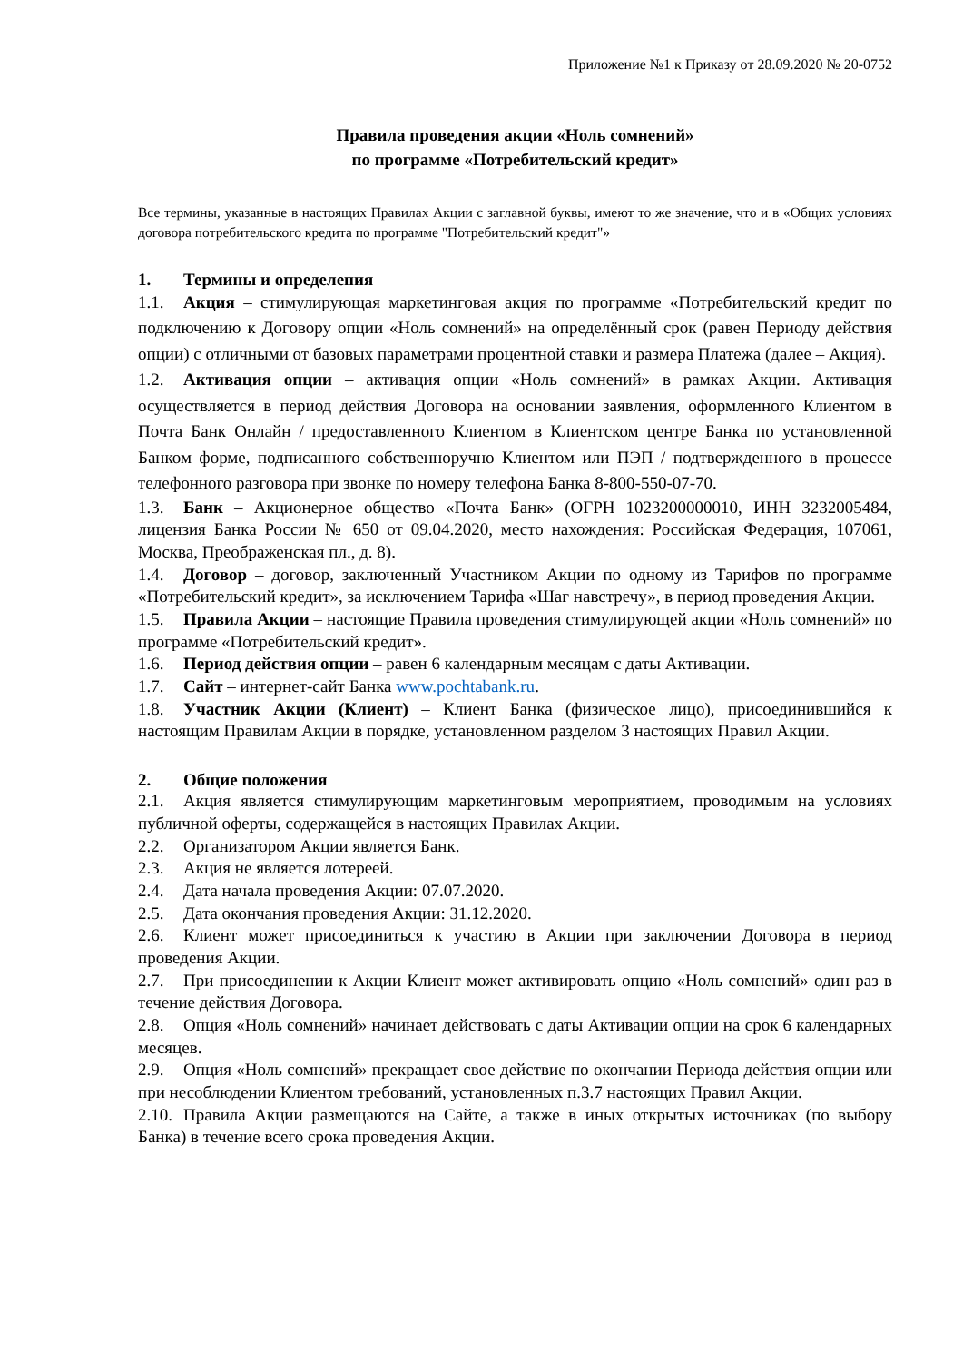Приложение №1 к Приказу от 28.09.2020 № 20-0752
Правила проведения акции «Ноль сомнений»
по программе «Потребительский кредит»
Все термины, указанные в настоящих Правилах Акции с заглавной буквы, имеют то же значение, что и в «Общих условиях договора потребительского кредита по программе "Потребительский кредит"»
1. Термины и определения
1.1. Акция – стимулирующая маркетинговая акция по программе «Потребительский кредит по подключению к Договору опции «Ноль сомнений» на определённый срок (равен Периоду действия опции) с отличными от базовых параметрами процентной ставки и размера Платежа (далее – Акция).
1.2. Активация опции – активация опции «Ноль сомнений» в рамках Акции. Активация осуществляется в период действия Договора на основании заявления, оформленного Клиентом в Почта Банк Онлайн / предоставленного Клиентом в Клиентском центре Банка по установленной Банком форме, подписанного собственноручно Клиентом или ПЭП / подтвержденного в процессе телефонного разговора при звонке по номеру телефона Банка 8-800-550-07-70.
1.3. Банк – Акционерное общество «Почта Банк» (ОГРН 1023200000010, ИНН 3232005484, лицензия Банка России № 650 от 09.04.2020, место нахождения: Российская Федерация, 107061, Москва, Преображенская пл., д. 8).
1.4. Договор – договор, заключенный Участником Акции по одному из Тарифов по программе «Потребительский кредит», за исключением Тарифа «Шаг навстречу», в период проведения Акции.
1.5. Правила Акции – настоящие Правила проведения стимулирующей акции «Ноль сомнений» по программе «Потребительский кредит».
1.6. Период действия опции – равен 6 календарным месяцам с даты Активации.
1.7. Сайт – интернет-сайт Банка www.pochtabank.ru.
1.8. Участник Акции (Клиент) – Клиент Банка (физическое лицо), присоединившийся к настоящим Правилам Акции в порядке, установленном разделом 3 настоящих Правил Акции.
2. Общие положения
2.1. Акция является стимулирующим маркетинговым мероприятием, проводимым на условиях публичной оферты, содержащейся в настоящих Правилах Акции.
2.2. Организатором Акции является Банк.
2.3. Акция не является лотереей.
2.4. Дата начала проведения Акции: 07.07.2020.
2.5. Дата окончания проведения Акции: 31.12.2020.
2.6. Клиент может присоединиться к участию в Акции при заключении Договора в период проведения Акции.
2.7. При присоединении к Акции Клиент может активировать опцию «Ноль сомнений» один раз в течение действия Договора.
2.8. Опция «Ноль сомнений» начинает действовать с даты Активации опции на срок 6 календарных месяцев.
2.9. Опция «Ноль сомнений» прекращает свое действие по окончании Периода действия опции или при несоблюдении Клиентом требований, установленных п.3.7 настоящих Правил Акции.
2.10. Правила Акции размещаются на Сайте, а также в иных открытых источниках (по выбору Банка) в течение всего срока проведения Акции.